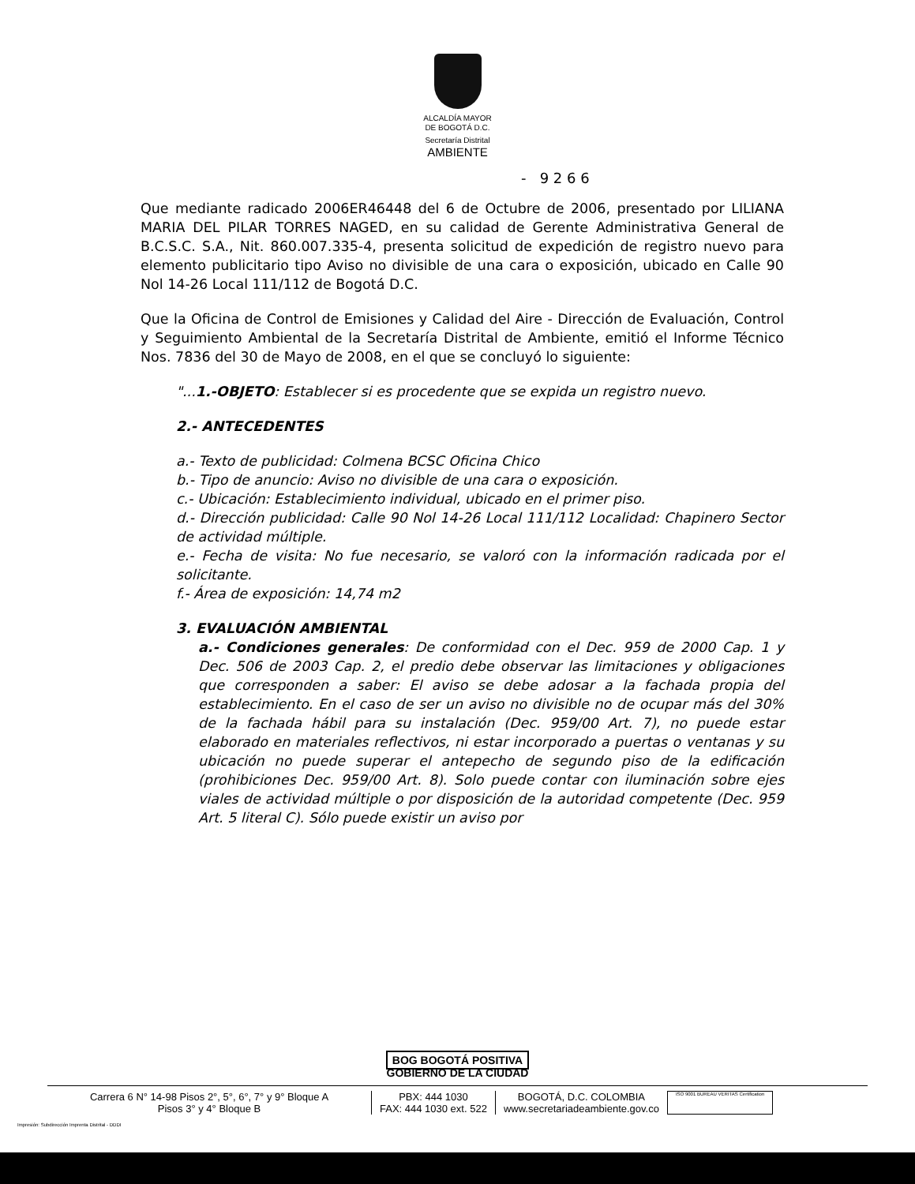ALCALDÍA MAYOR
DE BOGOTÁ D.C.
Secretaría Distrital
AMBIENTE
- 9 2 6 6
Que mediante radicado 2006ER46448 del 6 de Octubre de 2006, presentado por LILIANA MARIA DEL PILAR TORRES NAGED, en su calidad de Gerente Administrativa General de B.C.S.C. S.A., Nit. 860.007.335-4, presenta solicitud de expedición de registro nuevo para elemento publicitario tipo Aviso no divisible de una cara o exposición, ubicado en Calle 90 Nol 14-26 Local 111/112 de Bogotá D.C.
Que la Oficina de Control de Emisiones y Calidad del Aire - Dirección de Evaluación, Control y Seguimiento Ambiental de la Secretaría Distrital de Ambiente, emitió el Informe Técnico Nos. 7836 del 30 de Mayo de 2008, en el que se concluyó lo siguiente:
"...1.-OBJETO: Establecer si es procedente que se expida un registro nuevo.
2.- ANTECEDENTES
a.- Texto de publicidad: Colmena BCSC Oficina Chico
b.- Tipo de anuncio: Aviso no divisible de una cara o exposición.
c.- Ubicación: Establecimiento individual, ubicado en el primer piso.
d.- Dirección publicidad: Calle 90 Nol 14-26 Local 111/112 Localidad: Chapinero Sector de actividad múltiple.
e.- Fecha de visita: No fue necesario, se valoró con la información radicada por el solicitante.
f.- Área de exposición: 14,74 m2
3. EVALUACIÓN AMBIENTAL
a.- Condiciones generales: De conformidad con el Dec. 959 de 2000 Cap. 1 y Dec. 506 de 2003 Cap. 2, el predio debe observar las limitaciones y obligaciones que corresponden a saber: El aviso se debe adosar a la fachada propia del establecimiento. En el caso de ser un aviso no divisible no de ocupar más del 30% de la fachada hábil para su instalación (Dec. 959/00 Art. 7), no puede estar elaborado en materiales reflectivos, ni estar incorporado a puertas o ventanas y su ubicación no puede superar el antepecho de segundo piso de la edificación (prohibiciones Dec. 959/00 Art. 8). Solo puede contar con iluminación sobre ejes viales de actividad múltiple o por disposición de la autoridad competente (Dec. 959 Art. 5 literal C). Sólo puede existir un aviso por
BOG BOGOTÁ POSITIVA
GOBIERNO DE LA CIUDAD
Carrera 6 N° 14-98 Pisos 2°, 5°, 6°, 7° y 9° Bloque A
Pisos 3° y 4° Bloque B
PBX: 444 1030
FAX: 444 1030 ext. 522
BOGOTÁ, D.C. COLOMBIA
www.secretariadeambiente.gov.co
ISO 9001 BUREAU VERITAS Certification
Impresión: Subdirección Imprenta Distrital - DDDI